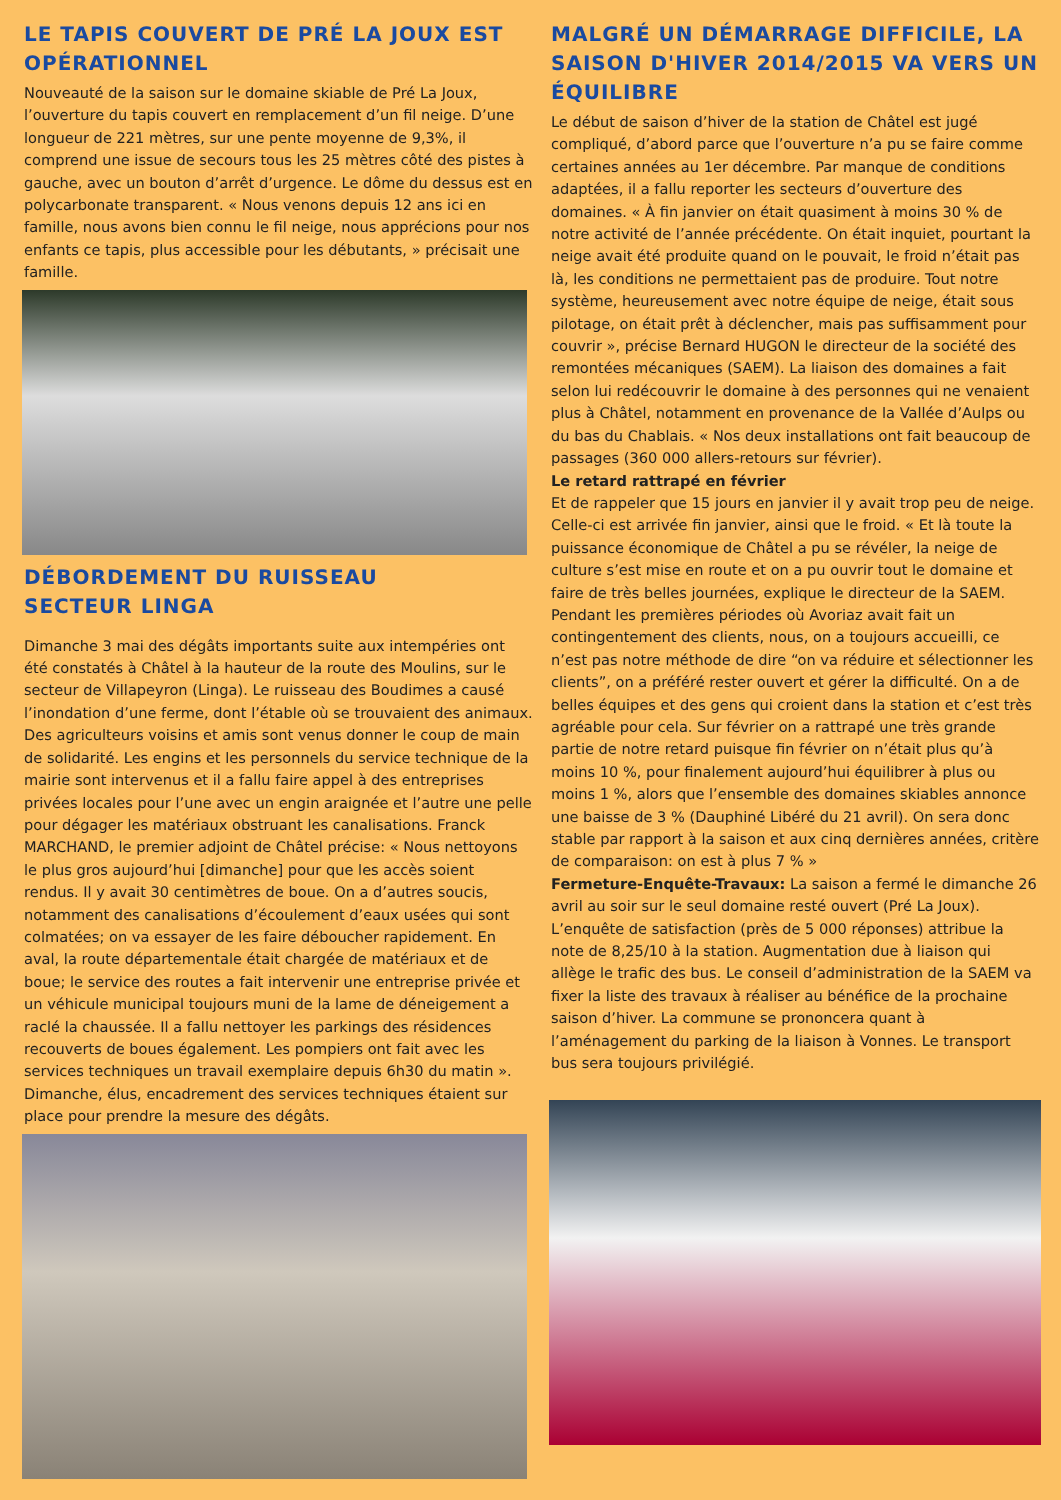LE TAPIS COUVERT DE PRÉ LA JOUX EST OPÉRATIONNEL
Nouveauté de la saison sur le domaine skiable de Pré La Joux, l’ouverture du tapis couvert en remplacement d’un fil neige. D’une longueur de 221 mètres, sur une pente moyenne de 9,3%, il comprend une issue de secours tous les 25 mètres côté des pistes à gauche, avec un bouton d’arrêt d’urgence. Le dôme du dessus est en polycarbonate transparent. « Nous venons depuis 12 ans ici en famille, nous avons bien connu le fil neige, nous apprécions pour nos enfants ce tapis, plus accessible pour les débutants, » précisait une famille.
DÉBORDEMENT DU RUISSEAU
SECTEUR LINGA
Dimanche 3 mai des dégâts importants suite aux intempéries ont été constatés à Châtel à la hauteur de la route des Moulins, sur le secteur de Villapeyron (Linga). Le ruisseau des Boudimes a causé l’inondation d’une ferme, dont l’étable où se trouvaient des animaux. Des agriculteurs voisins et amis sont venus donner le coup de main de solidarité. Les engins et les personnels du service technique de la mairie sont intervenus et il a fallu faire appel à des entreprises privées locales pour l’une avec un engin araignée et l’autre une pelle pour dégager les matériaux obstruant les canalisations. Franck MARCHAND, le premier adjoint de Châtel précise: « Nous nettoyons le plus gros aujourd’hui [dimanche] pour que les accès soient rendus. Il y avait 30 centimètres de boue. On a d’autres soucis, notamment des canalisations d’écoulement d’eaux usées qui sont colmatées; on va essayer de les faire déboucher rapidement. En aval, la route départementale était chargée de matériaux et de boue; le service des routes a fait intervenir une entreprise privée et un véhicule municipal toujours muni de la lame de déneigement a raclé la chaussée. Il a fallu nettoyer les parkings des résidences recouverts de boues également. Les pompiers ont fait avec les services techniques un travail exemplaire depuis 6h30 du matin ». Dimanche, élus, encadrement des services techniques étaient sur place pour prendre la mesure des dégâts.
MALGRÉ UN DÉMARRAGE DIFFICILE, LA SAISON D'HIVER 2014/2015 VA VERS UN ÉQUILIBRE
Le début de saison d’hiver de la station de Châtel est jugé compliqué, d’abord parce que l’ouverture n’a pu se faire comme certaines années au 1er décembre. Par manque de conditions adaptées, il a fallu reporter les secteurs d’ouverture des domaines. « À fin janvier on était quasiment à moins 30 % de notre activité de l’année précédente. On était inquiet, pourtant la neige avait été produite quand on le pouvait, le froid n’était pas là, les conditions ne permettaient pas de produire. Tout notre système, heureusement avec notre équipe de neige, était sous pilotage, on était prêt à déclencher, mais pas suffisamment pour couvrir », précise Bernard HUGON le directeur de la société des remontées mécaniques (SAEM). La liaison des domaines a fait selon lui redécouvrir le domaine à des personnes qui ne venaient plus à Châtel, notamment en provenance de la Vallée d’Aulps ou du bas du Chablais. « Nos deux installations ont fait beaucoup de passages (360 000 allers-retours sur février).
Le retard rattrapé en février
Et de rappeler que 15 jours en janvier il y avait trop peu de neige. Celle-ci est arrivée fin janvier, ainsi que le froid. « Et là toute la puissance économique de Châtel a pu se révéler, la neige de culture s’est mise en route et on a pu ouvrir tout le domaine et faire de très belles journées, explique le directeur de la SAEM. Pendant les premières périodes où Avoriaz avait fait un contingentement des clients, nous, on a toujours accueilli, ce n’est pas notre méthode de dire “on va réduire et sélectionner les clients”, on a préféré rester ouvert et gérer la difficulté. On a de belles équipes et des gens qui croient dans la station et c’est très agréable pour cela. Sur février on a rattrapé une très grande partie de notre retard puisque fin février on n’était plus qu’à moins 10 %, pour finalement aujourd’hui équilibrer à plus ou moins 1 %, alors que l’ensemble des domaines skiables annonce une baisse de 3 % (Dauphiné Libéré du 21 avril). On sera donc stable par rapport à la saison et aux cinq dernières années, critère de comparaison: on est à plus 7 % »
Fermeture-Enquête-Travaux: La saison a fermé le dimanche 26 avril au soir sur le seul domaine resté ouvert (Pré La Joux). L’enquête de satisfaction (près de 5 000 réponses) attribue la note de 8,25/10 à la station. Augmentation due à liaison qui allège le trafic des bus. Le conseil d’administration de la SAEM va fixer la liste des travaux à réaliser au bénéfice de la prochaine saison d’hiver. La commune se prononcera quant à l’aménagement du parking de la liaison à Vonnes. Le transport bus sera toujours privilégié.